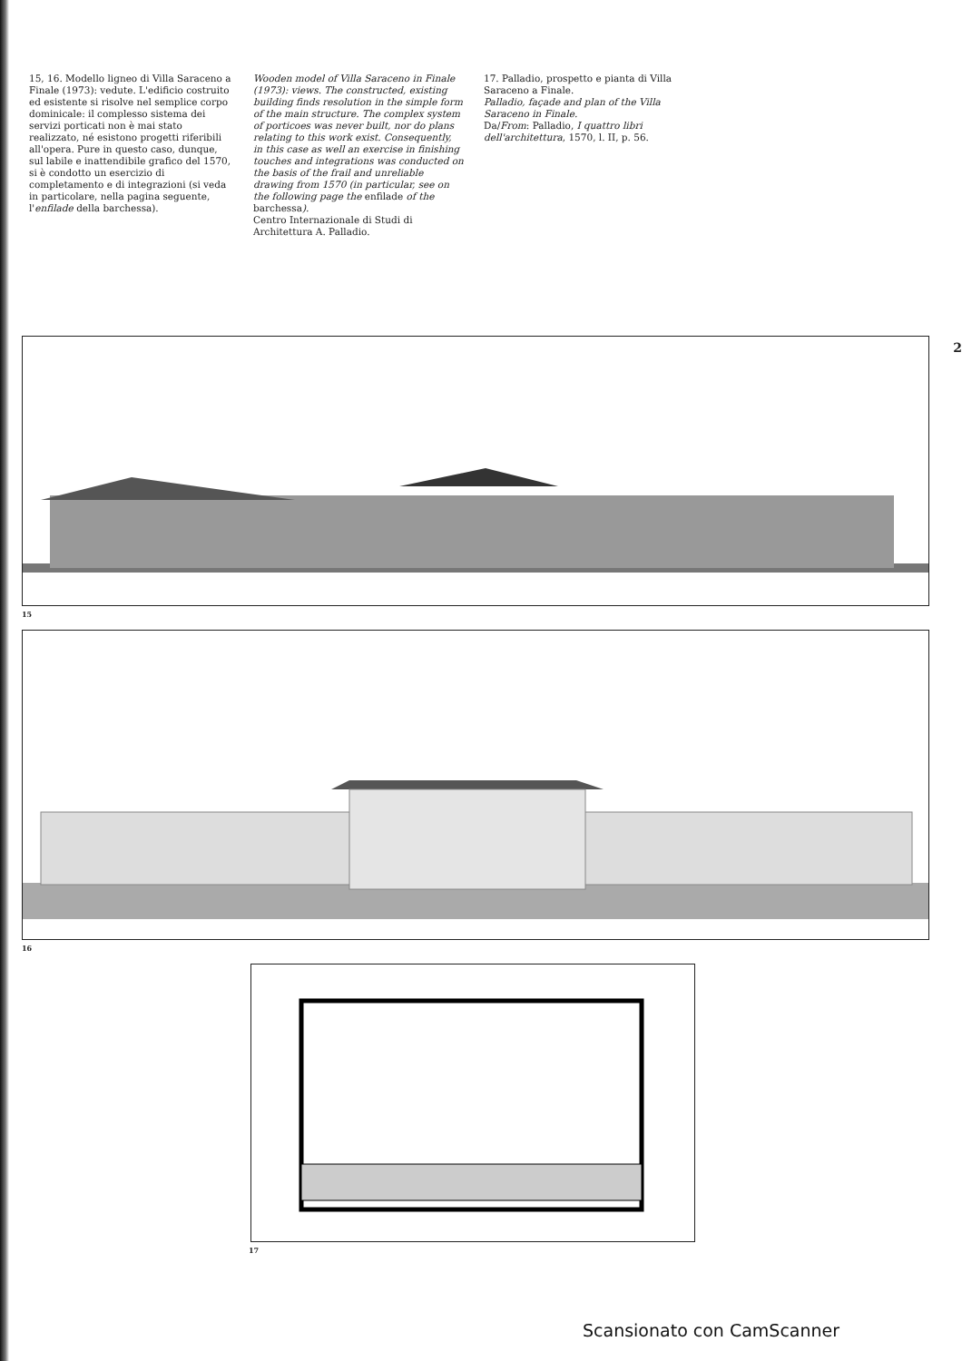15, 16. Modello ligneo di Villa Saraceno a Finale (1973): vedute. L'edificio costruito ed esistente si risolve nel semplice corpo dominicale: il complesso sistema dei servizi porticati non è mai stato realizzato, né esistono progetti riferibili all'opera. Pure in questo caso, dunque, sul labile e inattendibile grafico del 1570, si è condotto un esercizio di completamento e di integrazioni (si veda in particolare, nella pagina seguente, l'enfilade della barchessa).
Wooden model of Villa Saraceno in Finale (1973): views. The constructed, existing building finds resolution in the simple form of the main structure. The complex system of porticoes was never built, nor do plans relating to this work exist. Consequently, in this case as well an exercise in finishing touches and integrations was conducted on the basis of the frail and unreliable drawing from 1570 (in particular, see on the following page the enfilade of the barchessa).
Centro Internazionale di Studi di Architettura A. Palladio.
17. Palladio, prospetto e pianta di Villa Saraceno a Finale.
Palladio, façade and plan of the Villa Saraceno in Finale.
Da/From: Palladio, I quattro libri dell'architettura, 1570, l. II, p. 56.
2
15
16
17
Scansionato con CamScanner